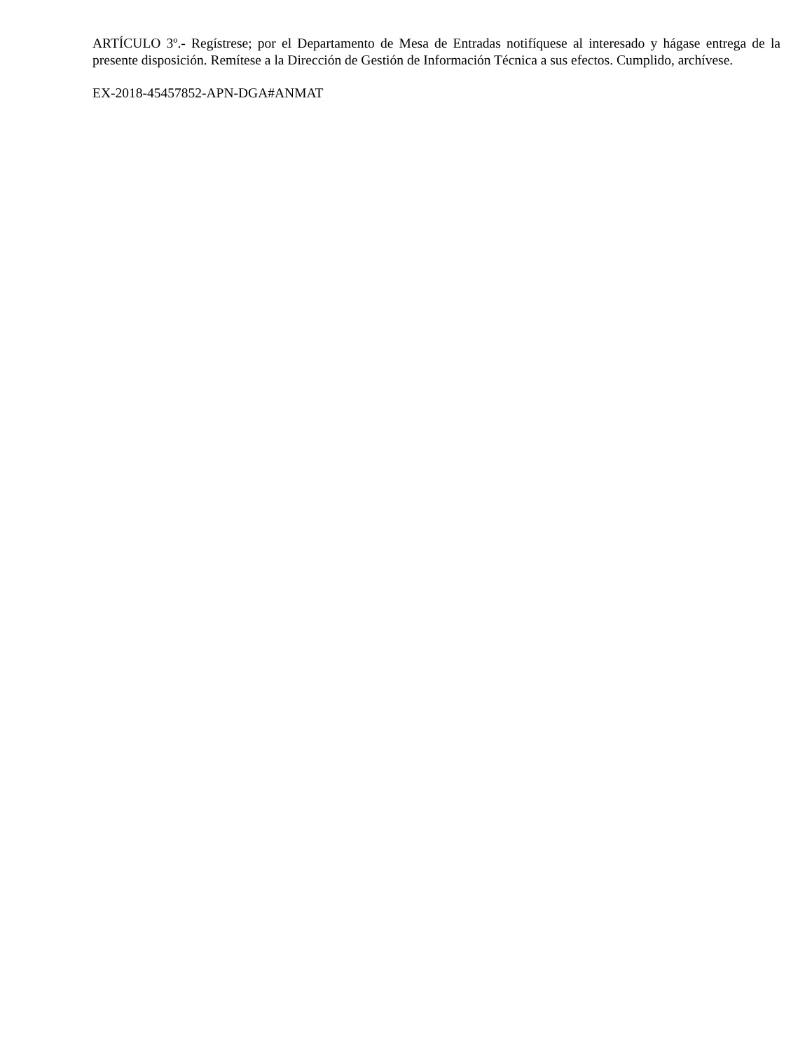ARTÍCULO 3º.- Regístrese; por el Departamento de Mesa de Entradas notifíquese al interesado y hágase entrega de la presente disposición. Remítese a la Dirección de Gestión de Información Técnica a sus efectos. Cumplido, archívese.
EX-2018-45457852-APN-DGA#ANMAT